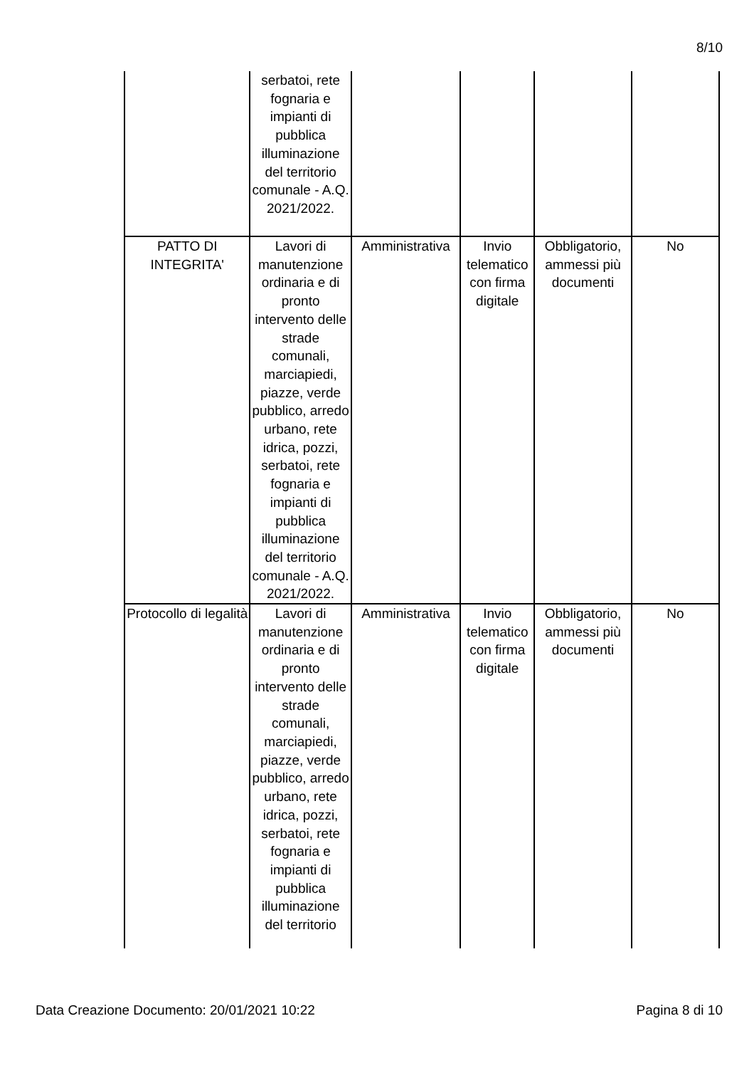8/10
| | serbatoi, rete fognaria e impianti di pubblica illuminazione del territorio comunale - A.Q. 2021/2022. | | | | |
| PATTO DI INTEGRITA' | Lavori di manutenzione ordinaria e di pronto intervento delle strade comunali, marciapiedi, piazze, verde pubblico, arredo urbano, rete idrica, pozzi, serbatoi, rete fognaria e impianti di pubblica illuminazione del territorio comunale - A.Q. 2021/2022. | Amministrativa | Invio telematico con firma digitale | Obbligatorio, ammessi più documenti | No |
| Protocollo di legalità | Lavori di manutenzione ordinaria e di pronto intervento delle strade comunali, marciapiedi, piazze, verde pubblico, arredo urbano, rete idrica, pozzi, serbatoi, rete fognaria e impianti di pubblica illuminazione del territorio | Amministrativa | Invio telematico con firma digitale | Obbligatorio, ammessi più documenti | No |
Data Creazione Documento: 20/01/2021 10:22 Pagina 8 di 10